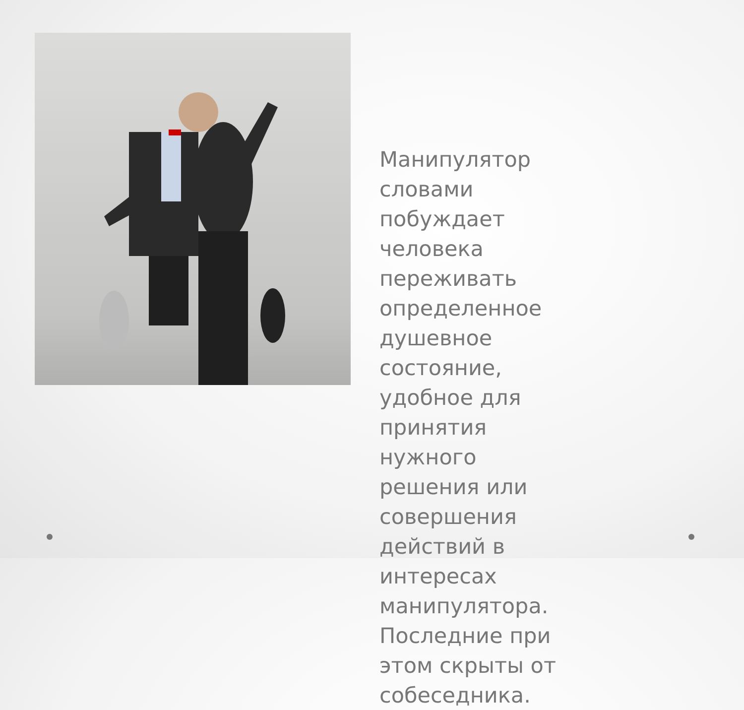Манипулятор словами побуждает человека переживать определенное душевное состояние, удобное для принятия нужного решения или совершения действий в интересах манипулятора. Последние при этом скрыты от собеседника.